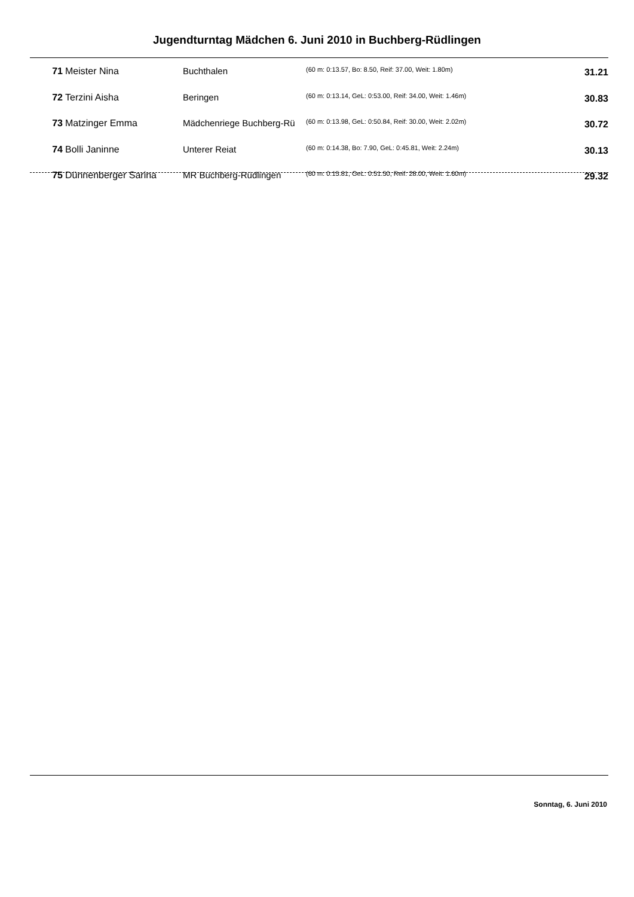Jugendturntag Mädchen 6. Juni 2010 in Buchberg-Rüdlingen
| 71 | Meister Nina | Buchthalen | (60 m: 0:13.57, Bo: 8.50, Reif: 37.00, Weit: 1.80m) | 31.21 |
| 72 | Terzini Aisha | Beringen | (60 m: 0:13.14, GeL: 0:53.00, Reif: 34.00, Weit: 1.46m) | 30.83 |
| 73 | Matzinger Emma | Mädchenriege Buchberg-Rü | (60 m: 0:13.98, GeL: 0:50.84, Reif: 30.00, Weit: 2.02m) | 30.72 |
| 74 | Bolli Janinne | Unterer Reiat | (60 m: 0:14.38, Bo: 7.90, GeL: 0:45.81, Weit: 2.24m) | 30.13 |
| 75 | Dünnenberger Sarina | MR Buchberg-Rüdlingen | (60 m: 0:15.81, GeL: 0:51.50, Reif: 28.00, Weit: 1.60m) | 29.32 |
Sonntag, 6. Juni 2010